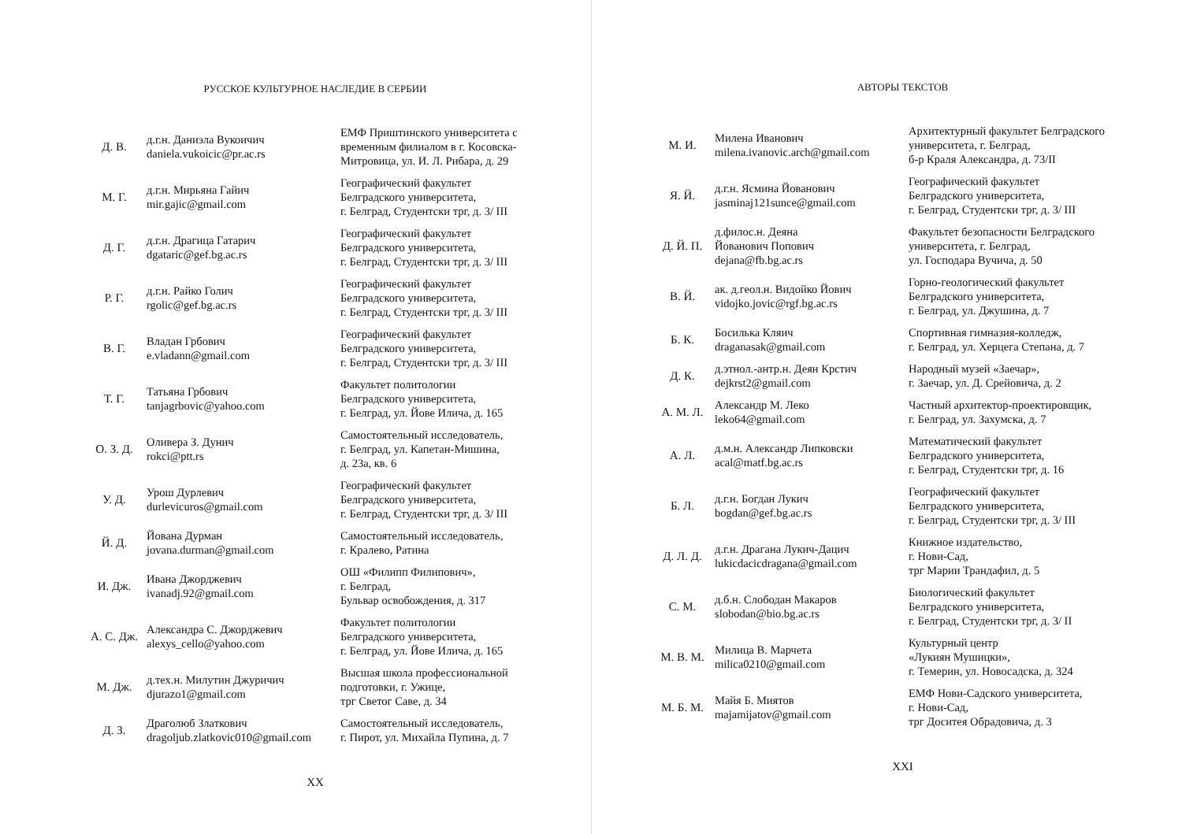РУССКОЕ КУЛЬТУРНОЕ НАСЛЕДИЕ В СЕРБИИ
| Д. В. | д.г.н. Даниэла Вукоичич daniela.vukoicic@pr.ac.rs | ЕМФ Приштинского университета с временным филиалом в г. Косовска-Митровица, ул. И. Л. Рибара, д. 29 |
| М. Г. | д.г.н. Мирьяна Гайич mir.gajic@gmail.com | Географический факультет Белградского университета, г. Белград, Студентски трг, д. 3/ III |
| Д. Г. | д.г.н. Драгица Гатарич dgataric@gef.bg.ac.rs | Географический факультет Белградского университета, г. Белград, Студентски трг, д. 3/ III |
| Р. Г. | д.г.н. Райко Голич rgolic@gef.bg.ac.rs | Географический факультет Белградского университета, г. Белград, Студентски трг, д. 3/ III |
| В. Г. | Владан Грбович e.vladann@gmail.com | Географический факультет Белградского университета, г. Белград, Студентски трг, д. 3/ III |
| Т. Г. | Татьяна Грбович tanjagrbovic@yahoo.com | Факультет политологии Белградского университета, г. Белград, ул. Йове Илича, д. 165 |
| О. З. Д. | Оливера З. Дунич rokci@ptt.rs | Самостоятельный исследователь, г. Белград, ул. Капетан-Мишина, д. 23а, кв. 6 |
| У. Д. | Урош Дурлевич durlevicuros@gmail.com | Географический факультет Белградского университета, г. Белград, Студентски трг, д. 3/ III |
| Й. Д. | Йована Дурман jovana.durman@gmail.com | Самостоятельный исследователь, г. Кралево, Ратина |
| И. Дж. | Ивана Джорджевич ivanadj.92@gmail.com | ОШ «Филипп Филипович», г. Белград, Бульвар освобождения, д. 317 |
| А. С. Дж. | Александра С. Джорджевич alexys_cello@yahoo.com | Факультет политологии Белградского университета, г. Белград, ул. Йове Илича, д. 165 |
| М. Дж. | д.тех.н. Милутин Джуричич djurazo1@gmail.com | Высшая школа профессиональной подготовки, г. Ужице, трг Светог Саве, д. 34 |
| Д. З. | Драголюб Златкович dragoljub.zlatkovic010@gmail.com | Самостоятельный исследователь, г. Пирот, ул. Михайла Пупина, д. 7 |
XX
АВТОРЫ ТЕКСТОВ
| М. И. | Милена Иванович milena.ivanovic.arch@gmail.com | Архитектурный факультет Белградского университета, г. Белград, б-р Краля Александра, д. 73/II |
| Я. Й. | д.г.н. Ясмина Йованович jasminaj121sunce@gmail.com | Географический факультет Белградского университета, г. Белград, Студентски трг, д. 3/ III |
| Д. Й. П. | д.филос.н. Деяна Йованович Попович dejana@fb.bg.ac.rs | Факультет безопасности Белградского университета, г. Белград, ул. Господара Вучича, д. 50 |
| В. Й. | ак. д.геол.н. Видойко Йович vidojko.jovic@rgf.bg.ac.rs | Горно-геологический факультет Белградского университета, г. Белград, ул. Джушина, д. 7 |
| Б. К. | Босилька Кляич draganasak@gmail.com | Спортивная гимназия-колледж, г. Белград, ул. Херцега Степана, д. 7 |
| Д. К. | д.этнол.-антр.н. Деян Крстич dejkrst2@gmail.com | Народный музей «Заечар», г. Заечар, ул. Д. Срейовича, д. 2 |
| А. М. Л. | Александр М. Леко leko64@gmail.com | Частный архитектор-проектировщик, г. Белград, ул. Захумска, д. 7 |
| А. Л. | д.м.н. Александр Липковски acal@matf.bg.ac.rs | Математический факультет Белградского университета, г. Белград, Студентски трг, д. 16 |
| Б. Л. | д.г.н. Богдан Лукич bogdan@gef.bg.ac.rs | Географический факультет Белградского университета, г. Белград, Студентски трг, д. 3/ III |
| Д. Л. Д. | д.г.н. Драгана Лукич-Дацич lukicdacicdragana@gmail.com | Книжное издательство, г. Нови-Сад, трг Марии Трандафил, д. 5 |
| С. М. | д.б.н. Слободан Макаров slobodan@bio.bg.ac.rs | Биологический факультет Белградского университета, г. Белград, Студентски трг, д. 3/ II |
| М. В. М. | Милица В. Марчета milica0210@gmail.com | Культурный центр «Лукиян Мушицки», г. Темерин, ул. Новосадска, д. 324 |
| М. Б. М. | Майя Б. Миятов majamijatov@gmail.com | ЕМФ Нови-Садского университета, г. Нови-Сад, трг Доситея Обрадовича, д. 3 |
XXI